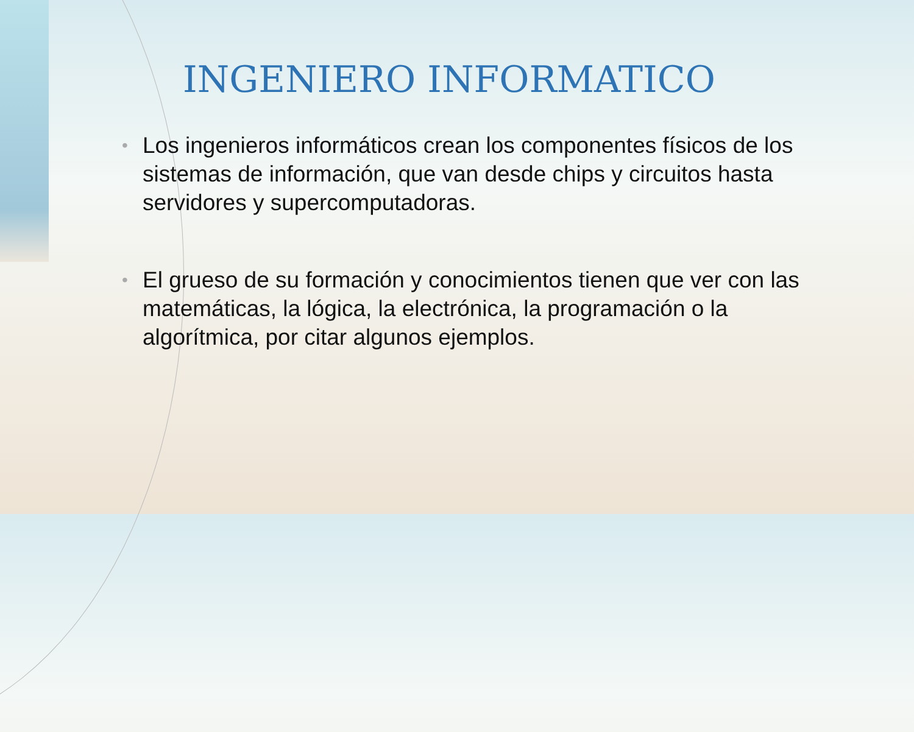INGENIERO INFORMATICO
• Los ingenieros informáticos crean los componentes físicos de los sistemas de información, que van desde chips y circuitos hasta servidores y supercomputadoras.
• El grueso de su formación y conocimientos tienen que ver con las matemáticas, la lógica, la electrónica, la programación o la algorítmica, por citar algunos ejemplos.